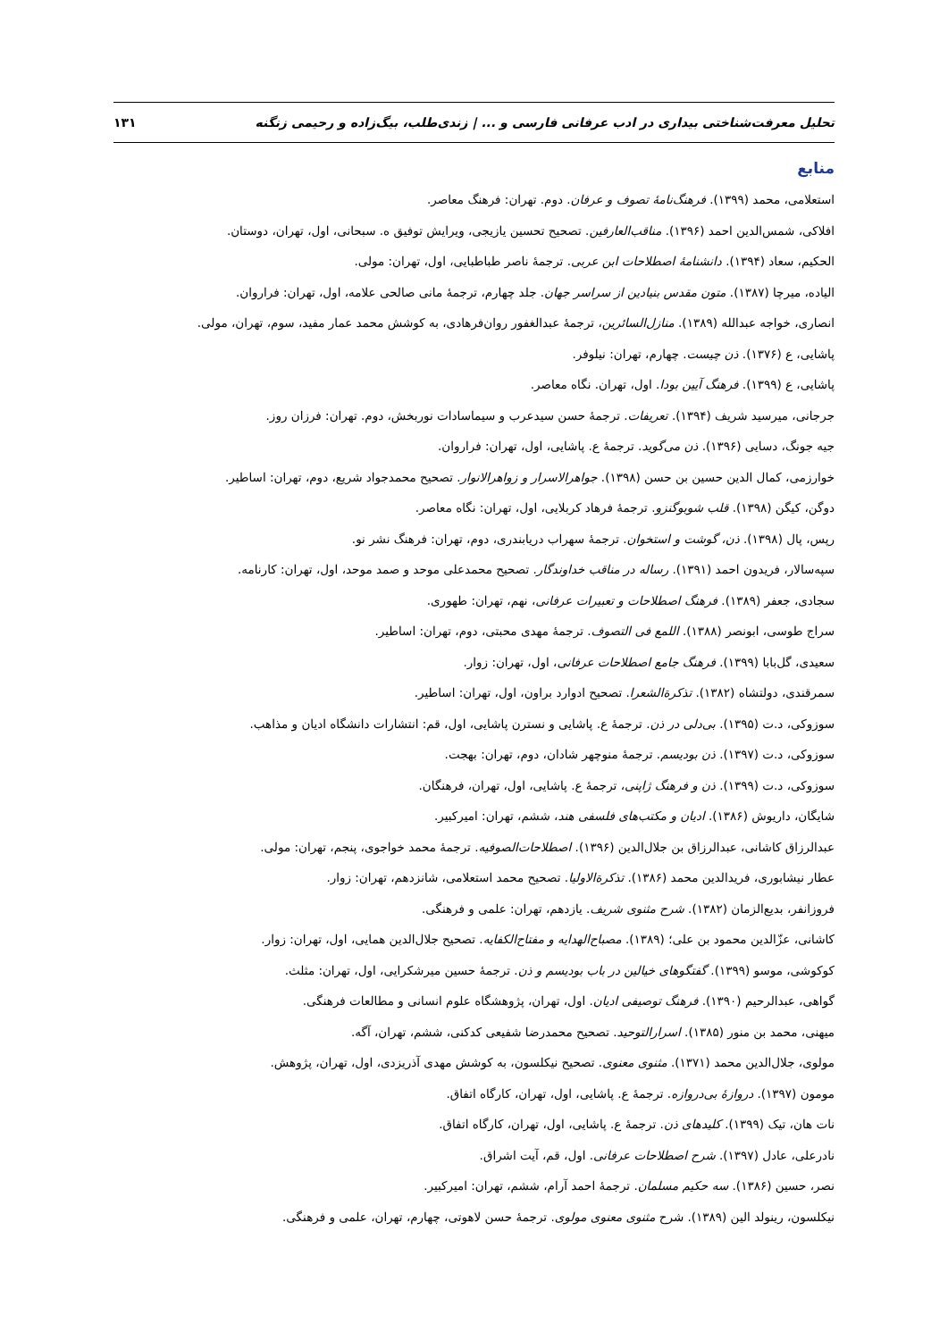تحلیل معرفت‌شناختی بیداری در ادب عرفانی فارسی و ... | زندی‌طلب، بیگ‌زاده و رحیمی زنگنه ۱۳۱
منابع
استعلامی، محمد (۱۳۹۹). فرهنگ‌نامهٔ تصوف و عرفان. دوم. تهران: فرهنگ معاصر.
افلاکی، شمس‌الدین احمد (۱۳۹۶). مناقب‌العارفین. تصحیح تحسین یازیجی، ویرایش توفیق ه. سبحانی، اول، تهران، دوستان.
الحکیم، سعاد (۱۳۹۴). دانشنامهٔ اصطلاحات ابن عربی. ترجمهٔ ناصر طباطبایی، اول، تهران: مولی.
الیاده، میرچا (۱۳۸۷). متون مقدس بنیادین از سراسر جهان. جلد چهارم، ترجمهٔ مانی صالحی علامه، اول، تهران: فراروان.
انصاری، خواجه عبدالله (۱۳۸۹). منازل‌السائرین، ترجمهٔ عبدالغفور روان‌فرهادی، به کوشش محمد عمار مفید، سوم، تهران، مولی.
پاشایی، ع (۱۳۷۶). ذن چیست. چهارم، تهران: نیلوفر.
پاشایی، ع (۱۳۹۹). فرهنگ آیین بودا. اول، تهران. نگاه معاصر.
جرجانی، میرسید شریف (۱۳۹۴). تعریفات. ترجمهٔ حسن سیدعرب و سیماسادات نوربخش، دوم. تهران: فرزان روز.
جیه جونگ، دسایی (۱۳۹۶). ذن می‌گوید. ترجمهٔ ع. پاشایی، اول، تهران: فراروان.
خوارزمی، کمال الدین حسین بن حسن (۱۳۹۸). جواهرالاسرار و زواهرالانوار. تصحیح محمدجواد شریع، دوم، تهران: اساطیر.
دوگن، کیگن (۱۳۹۸). قلب شوبوگنزو. ترجمهٔ فرهاد کربلایی، اول، تهران: نگاه معاصر.
رپس، پال (۱۳۹۸). ذن، گوشت و استخوان. ترجمهٔ سهراب دریابندری، دوم، تهران: فرهنگ نشر نو.
سپه‌سالار، فریدون احمد (۱۳۹۱). رساله در مناقب خداوندگار. تصحیح محمدعلی موحد و صمد موحد، اول، تهران: کارنامه.
سجادی، جعفر (۱۳۸۹). فرهنگ اصطلاحات و تعبیرات عرفانی، نهم، تهران: طهوری.
سراج طوسی، ابونصر (۱۳۸۸). اللمع فی التصوف. ترجمهٔ مهدی محبتی، دوم، تهران: اساطیر.
سعیدی، گل‌بابا (۱۳۹۹). فرهنگ جامع اصطلاحات عرفانی، اول، تهران: زوار.
سمرقندی، دولتشاه (۱۳۸۲). تذکرةالشعرا. تصحیح ادوارد براون، اول، تهران: اساطیر.
سوزوکی، د.ت (۱۳۹۵). بی‌دلی در ذن. ترجمهٔ ع. پاشایی و نسترن پاشایی، اول، قم: انتشارات دانشگاه ادیان و مذاهب.
سوزوکی، د.ت (۱۳۹۷). ذن بودیسم. ترجمهٔ منوچهر شادان، دوم، تهران: بهجت.
سوزوکی، د.ت (۱۳۹۹). ذن و فرهنگ ژاپنی، ترجمهٔ ع. پاشایی، اول، تهران، فرهنگان.
شایگان، داریوش (۱۳۸۶). ادیان و مکتب‌های فلسفی هند، ششم، تهران: امیرکبیر.
عبدالرزاق کاشانی، عبدالرزاق بن جلال‌الدین (۱۳۹۶). اصطلاحات‌الصوفیه. ترجمهٔ محمد خواجوی، پنجم، تهران: مولی.
عطار نیشابوری، فریدالدین محمد (۱۳۸۶). تذکرةالاولیا. تصحیح محمد استعلامی، شانزدهم، تهران: زوار.
فروزانفر، بدیع‌الزمان (۱۳۸۲). شرح مثنوی شریف. یازدهم، تهران: علمی و فرهنگی.
کاشانی، عزّالدین محمود بن علی؛ (۱۳۸۹). مصباح‌الهدایه و مفتاح‌الکفایه. تصحیح جلال‌الدین همایی، اول، تهران: زوار.
کوکوشی، موسو (۱۳۹۹). گفتگوهای خیالین در باب بودیسم و ذن. ترجمهٔ حسین میرشکرایی، اول، تهران: مثلث.
گواهی، عبدالرحیم (۱۳۹۰). فرهنگ توصیفی ادیان. اول، تهران، پژوهشگاه علوم انسانی و مطالعات فرهنگی.
میهنی، محمد بن منور (۱۳۸۵). اسرارالتوحید. تصحیح محمدرضا شفیعی کدکنی، ششم، تهران، آگه.
مولوی، جلال‌الدین محمد (۱۳۷۱). مثنوی معنوی. تصحیح نیکلسون، به کوشش مهدی آذریزدی، اول، تهران، پژوهش.
مومون (۱۳۹۷). دروازهٔ بی‌دروازه. ترجمهٔ ع. پاشایی، اول، تهران، کارگاه اتفاق.
نات هان، تیک (۱۳۹۹). کلیدهای ذن. ترجمهٔ ع. پاشایی، اول، تهران، کارگاه اتفاق.
نادرعلی، عادل (۱۳۹۷). شرح اصطلاحات عرفانی. اول، قم، آیت اشراق.
نصر، حسین (۱۳۸۶). سه حکیم مسلمان. ترجمهٔ احمد آرام، ششم، تهران: امیرکبیر.
نیکلسون، رینولد الین (۱۳۸۹). شرح مثنوی معنوی مولوی. ترجمهٔ حسن لاهوتی، چهارم، تهران، علمی و فرهنگی.